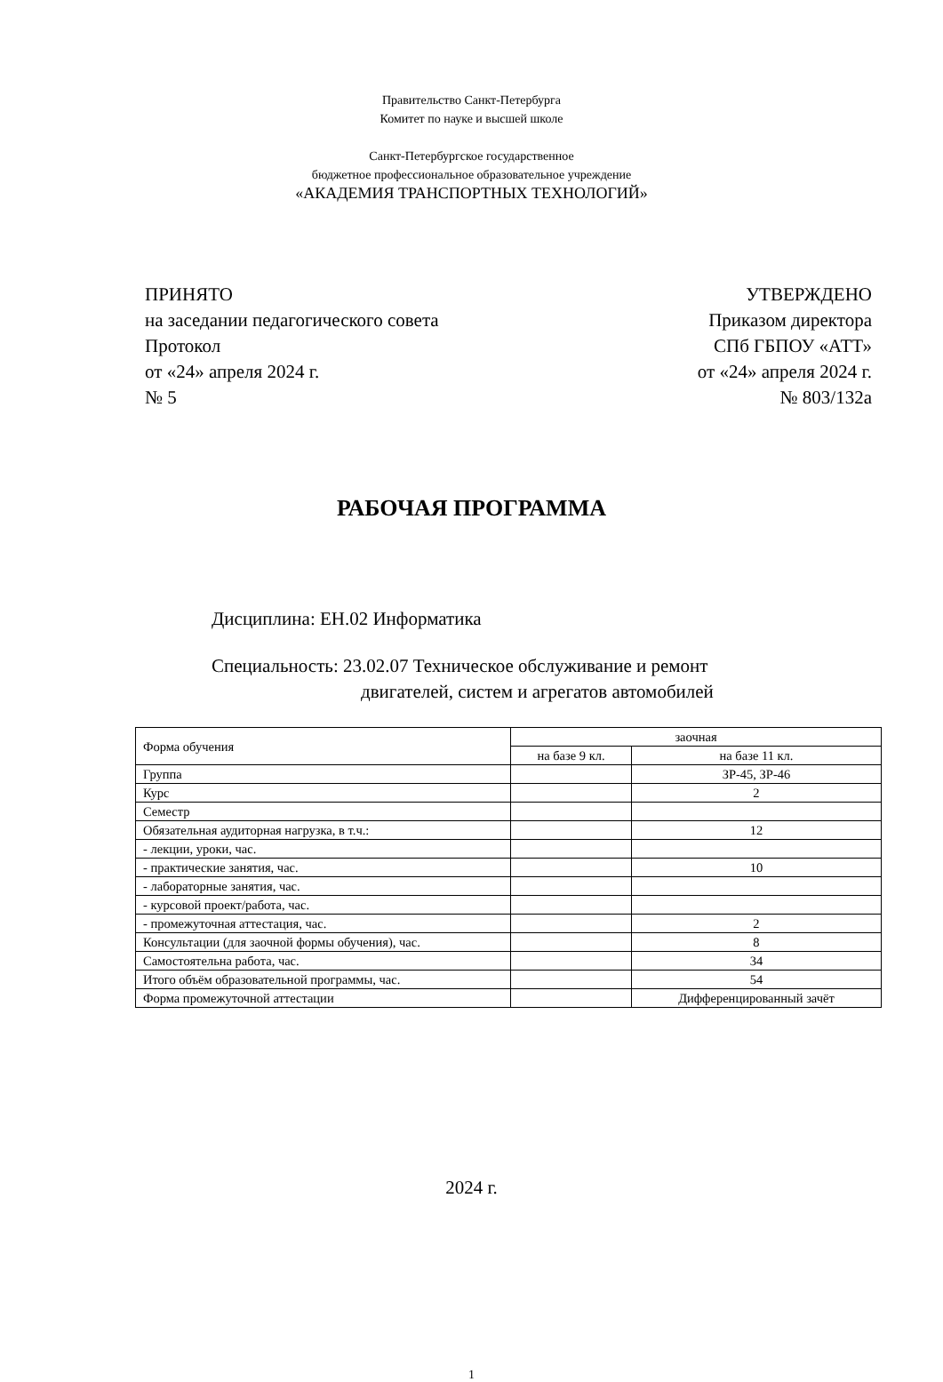Правительство Санкт-Петербурга
Комитет по науке и высшей школе
Санкт-Петербургское государственное
бюджетное профессиональное образовательное учреждение
«АКАДЕМИЯ ТРАНСПОРТНЫХ ТЕХНОЛОГИЙ»
ПРИНЯТО
на заседании педагогического совета
Протокол
от «24» апреля 2024 г.
№ 5
УТВЕРЖДЕНО
Приказом директора
СПб ГБПОУ «АТТ»
от «24» апреля 2024 г.
№ 803/132а
РАБОЧАЯ ПРОГРАММА
Дисциплина: ЕН.02 Информатика
Специальность: 23.02.07 Техническое обслуживание и ремонт
двигателей, систем и агрегатов автомобилей
| Форма обучения | заочная | |
| | на базе 9 кл. | на базе 11 кл. |
| Группа | | ЗР-45, ЗР-46 |
| Курс | | 2 |
| Семестр | | |
| Обязательная аудиторная нагрузка, в т.ч.: | | 12 |
| - лекции, уроки, час. | | |
| - практические занятия, час. | | 10 |
| - лабораторные занятия, час. | | |
| - курсовой проект/работа, час. | | |
| - промежуточная аттестация, час. | | 2 |
| Консультации (для заочной формы обучения), час. | | 8 |
| Самостоятельна работа, час. | | 34 |
| Итого объём образовательной программы, час. | | 54 |
| Форма промежуточной аттестации | | Дифференцированный зачёт |
2024 г.
1